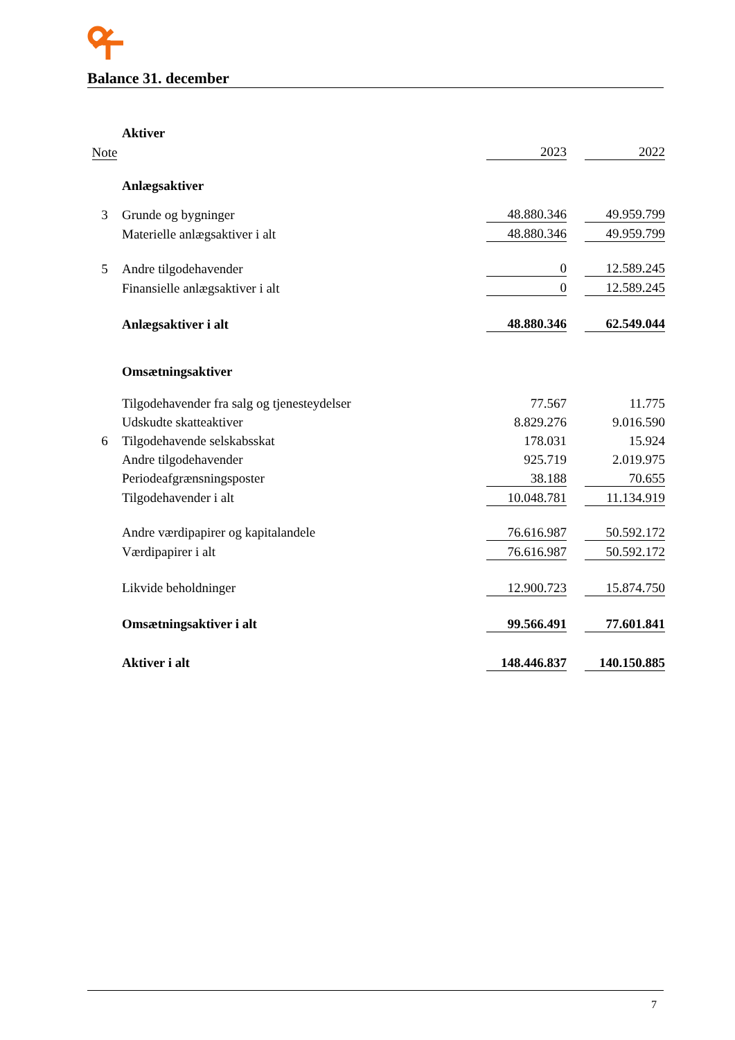Balance 31. december
| | Aktiver | | | |
| Note | | 2023 | | 2022 |
| | Anlægsaktiver | | | |
| 3 | Grunde og bygninger | 48.880.346 | | 49.959.799 |
| | Materielle anlægsaktiver i alt | 48.880.346 | | 49.959.799 |
| 5 | Andre tilgodehavender | 0 | | 12.589.245 |
| | Finansielle anlægsaktiver i alt | 0 | | 12.589.245 |
| | Anlægsaktiver i alt | 48.880.346 | | 62.549.044 |
| | Omsætningsaktiver | | | |
| | Tilgodehavender fra salg og tjenesteydelser | 77.567 | | 11.775 |
| | Udskudte skatteaktiver | 8.829.276 | | 9.016.590 |
| 6 | Tilgodehavende selskabsskat | 178.031 | | 15.924 |
| | Andre tilgodehavender | 925.719 | | 2.019.975 |
| | Periodeafgrænsningsposter | 38.188 | | 70.655 |
| | Tilgodehavender i alt | 10.048.781 | | 11.134.919 |
| | Andre værdipapirer og kapitalandele | 76.616.987 | | 50.592.172 |
| | Værdipapirer i alt | 76.616.987 | | 50.592.172 |
| | Likvide beholdninger | 12.900.723 | | 15.874.750 |
| | Omsætningsaktiver i alt | 99.566.491 | | 77.601.841 |
| | Aktiver i alt | 148.446.837 | | 140.150.885 |
7